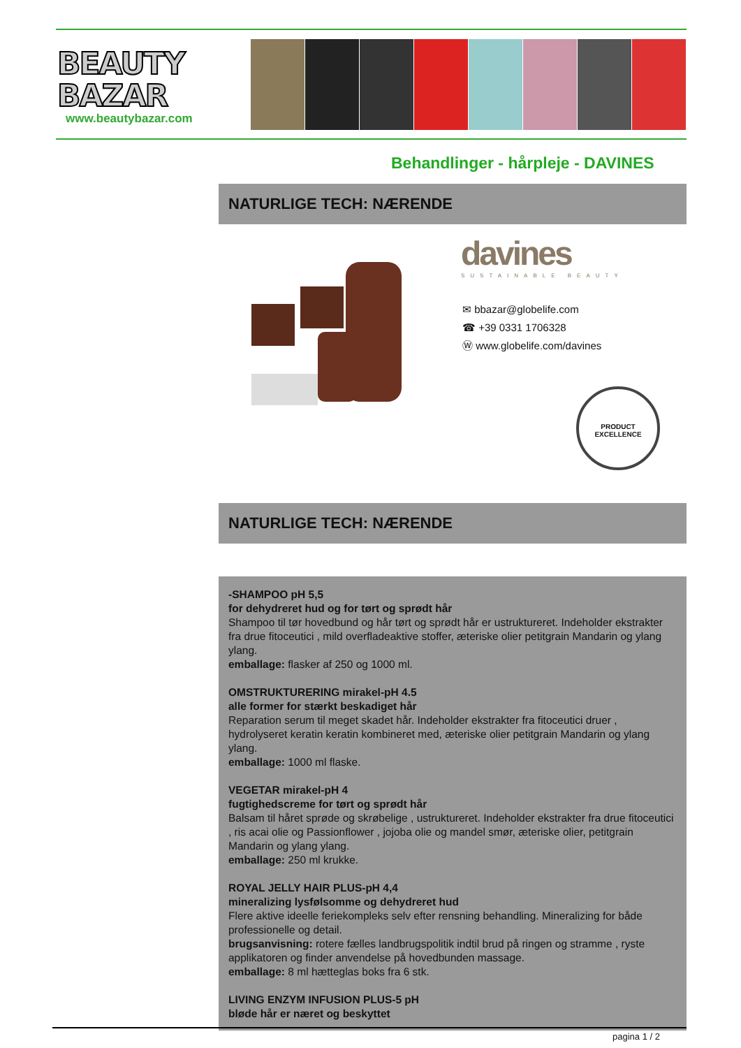BEAUTY
BAZAR
www.beautybazar.com
Behandlinger - hårpleje - DAVINES
NATURLIGE TECH: NÆRENDE
davines
SUSTAINABLE BEAUTY
✉ bbazar@globelife.com
☎ +39 0331 1706328
Ⓦ www.globelife.com/davines
PRODUCT EXCELLENCE
NATURLIGE TECH: NÆRENDE
-SHAMPOO pH 5,5
for dehydreret hud og for tørt og sprødt hår
Shampoo til tør hovedbund og hår tørt og sprødt hår er ustruktureret. Indeholder ekstrakter fra drue fitoceutici , mild overfladeaktive stoffer, æteriske olier petitgrain Mandarin og ylang ylang.
emballage: flasker af 250 og 1000 ml.
OMSTRUKTURERING mirakel-pH 4.5
alle former for stærkt beskadiget hår
Reparation serum til meget skadet hår. Indeholder ekstrakter fra fitoceutici druer , hydrolyseret keratin keratin kombineret med, æteriske olier petitgrain Mandarin og ylang ylang.
emballage: 1000 ml flaske.
VEGETAR mirakel-pH 4
fugtighedscreme for tørt og sprødt hår
Balsam til håret sprøde og skrøbelige , ustruktureret. Indeholder ekstrakter fra drue fitoceutici , ris acai olie og Passionflower , jojoba olie og mandel smør, æteriske olier, petitgrain Mandarin og ylang ylang.
emballage: 250 ml krukke.
ROYAL JELLY HAIR PLUS-pH 4,4
mineralizing lysfølsomme og dehydreret hud
Flere aktive ideelle feriekompleks selv efter rensning behandling. Mineralizing for både professionelle og detail.
brugsanvisning: rotere fælles landbrugspolitik indtil brud på ringen og stramme , ryste applikatoren og finder anvendelse på hovedbunden massage.
emballage: 8 ml hætteglas boks fra 6 stk.
LIVING ENZYM INFUSION PLUS-5 pH
bløde hår er næret og beskyttet
pagina 1 / 2